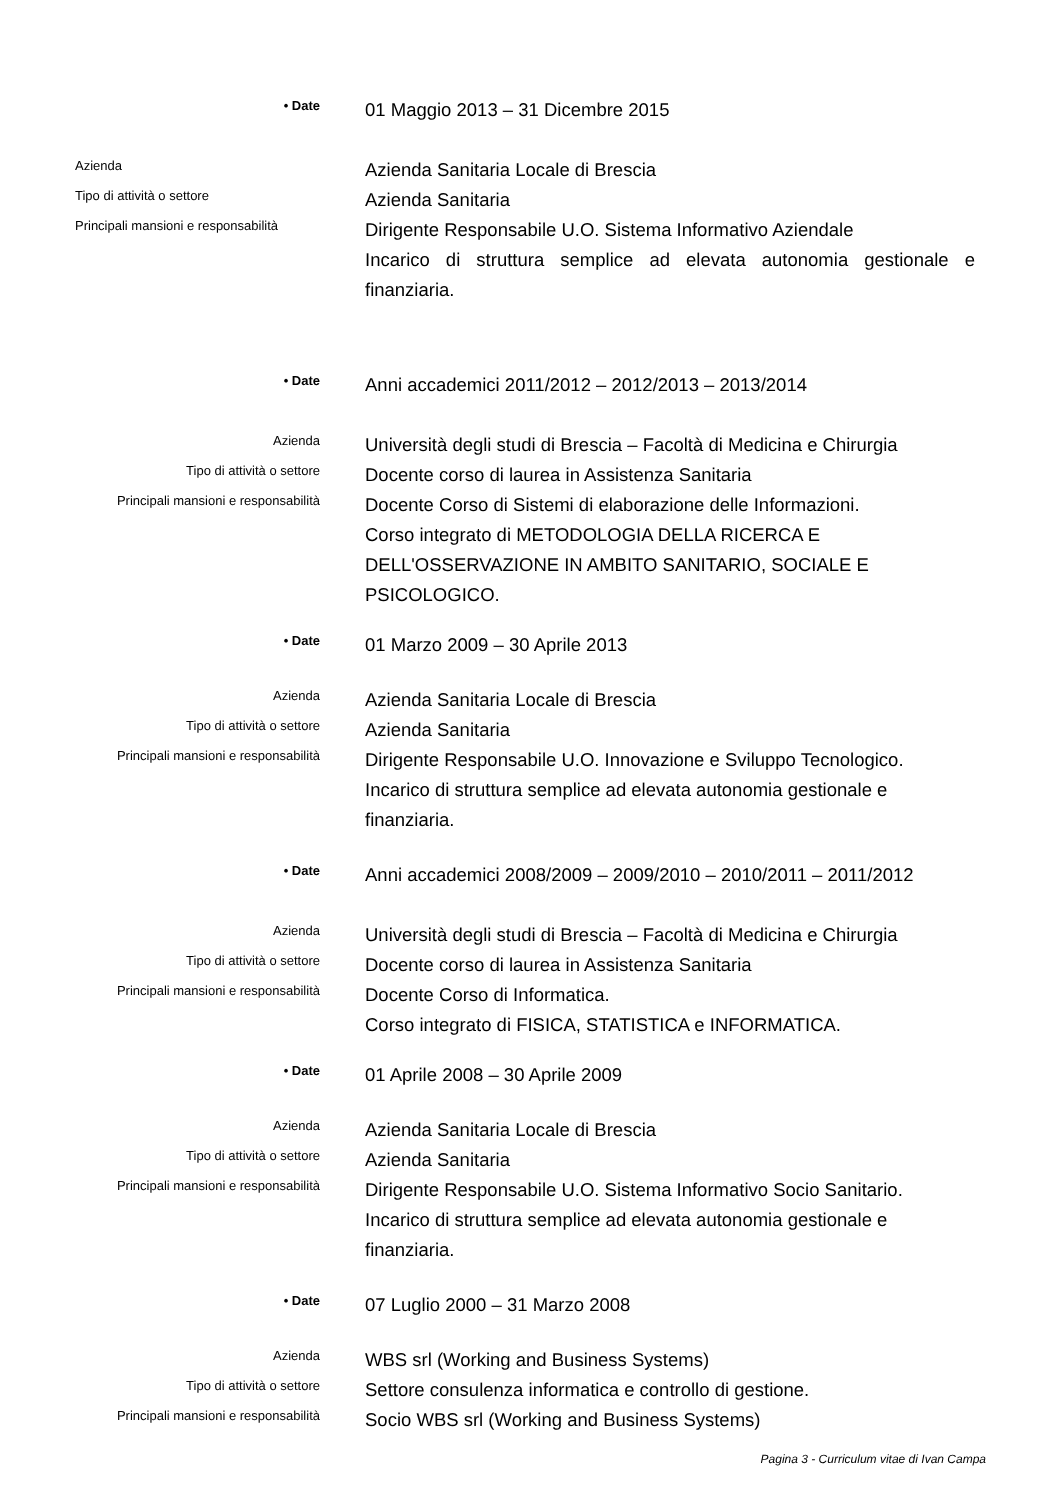• Date
01 Maggio 2013 – 31 Dicembre 2015
Azienda
Azienda Sanitaria Locale di Brescia
Tipo di attività o settore
Azienda Sanitaria
Principali mansioni e responsabilità
Dirigente Responsabile U.O. Sistema Informativo Aziendale
Incarico di struttura semplice ad elevata autonomia gestionale e finanziaria.
• Date
Anni accademici 2011/2012 – 2012/2013 – 2013/2014
Azienda
Università degli studi di Brescia – Facoltà di Medicina e Chirurgia
Tipo di attività o settore
Docente corso di laurea in Assistenza Sanitaria
Principali mansioni e responsabilità
Docente Corso di Sistemi di elaborazione delle Informazioni.
Corso integrato di METODOLOGIA DELLA RICERCA E DELL'OSSERVAZIONE IN AMBITO SANITARIO, SOCIALE E PSICOLOGICO.
• Date
01 Marzo 2009 – 30 Aprile 2013
Azienda
Azienda Sanitaria Locale di Brescia
Tipo di attività o settore
Azienda Sanitaria
Principali mansioni e responsabilità
Dirigente Responsabile U.O. Innovazione e Sviluppo Tecnologico.
Incarico di struttura semplice ad elevata autonomia gestionale e finanziaria.
• Date
Anni accademici 2008/2009 – 2009/2010 – 2010/2011 – 2011/2012
Azienda
Università degli studi di Brescia – Facoltà di Medicina e Chirurgia
Tipo di attività o settore
Docente corso di laurea in Assistenza Sanitaria
Principali mansioni e responsabilità
Docente Corso di Informatica.
Corso integrato di FISICA, STATISTICA e INFORMATICA.
• Date
01 Aprile 2008 – 30 Aprile 2009
Azienda
Azienda Sanitaria Locale di Brescia
Tipo di attività o settore
Azienda Sanitaria
Principali mansioni e responsabilità
Dirigente Responsabile U.O. Sistema Informativo Socio Sanitario.
Incarico di struttura semplice ad elevata autonomia gestionale e finanziaria.
• Date
07 Luglio 2000 – 31 Marzo 2008
Azienda
WBS srl (Working and Business Systems)
Tipo di attività o settore
Settore consulenza informatica e controllo di gestione.
Principali mansioni e responsabilità
Socio WBS srl (Working and Business Systems)
Pagina 3 - Curriculum vitae di Ivan Campa